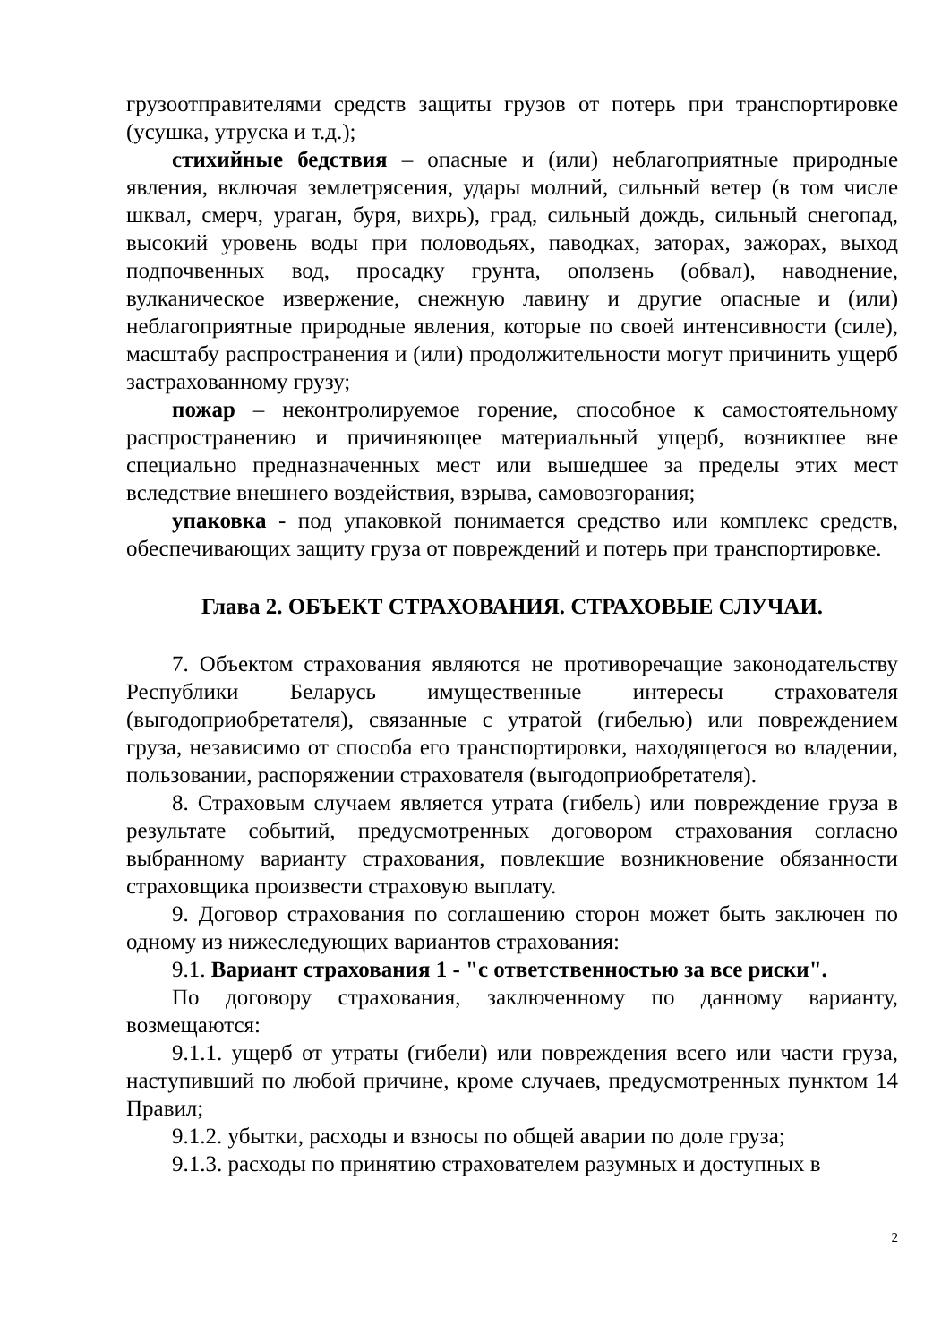грузоотправителями средств защиты грузов от потерь при транспортировке (усушка, утруска и т.д.);
стихийные бедствия – опасные и (или) неблагоприятные природные явления, включая землетрясения, удары молний, сильный ветер (в том числе шквал, смерч, ураган, буря, вихрь), град, сильный дождь, сильный снегопад, высокий уровень воды при половодьях, паводках, заторах, зажорах, выход подпочвенных вод, просадку грунта, оползень (обвал), наводнение, вулканическое извержение, снежную лавину и другие опасные и (или) неблагоприятные природные явления, которые по своей интенсивности (силе), масштабу распространения и (или) продолжительности могут причинить ущерб застрахованному грузу;
пожар – неконтролируемое горение, способное к самостоятельному распространению и причиняющее материальный ущерб, возникшее вне специально предназначенных мест или вышедшее за пределы этих мест вследствие внешнего воздействия, взрыва, самовозгорания;
упаковка - под упаковкой понимается средство или комплекс средств, обеспечивающих защиту груза от повреждений и потерь при транспортировке.
Глава 2. ОБЪЕКТ СТРАХОВАНИЯ. СТРАХОВЫЕ СЛУЧАИ.
7. Объектом страхования являются не противоречащие законодательству Республики Беларусь имущественные интересы страхователя (выгодоприобретателя), связанные с утратой (гибелью) или повреждением груза, независимо от способа его транспортировки, находящегося во владении, пользовании, распоряжении страхователя (выгодоприобретателя).
8. Страховым случаем является утрата (гибель) или повреждение груза в результате событий, предусмотренных договором страхования согласно выбранному варианту страхования, повлекшие возникновение обязанности страховщика произвести страховую выплату.
9. Договор страхования по соглашению сторон может быть заключен по одному из нижеследующих вариантов страхования:
9.1. Вариант страхования 1 - "с ответственностью за все риски".
По договору страхования, заключенному по данному варианту, возмещаются:
9.1.1. ущерб от утраты (гибели) или повреждения всего или части груза, наступивший по любой причине, кроме случаев, предусмотренных пунктом 14 Правил;
9.1.2. убытки, расходы и взносы по общей аварии по доле груза;
9.1.3. расходы по принятию страхователем разумных и доступных в
2